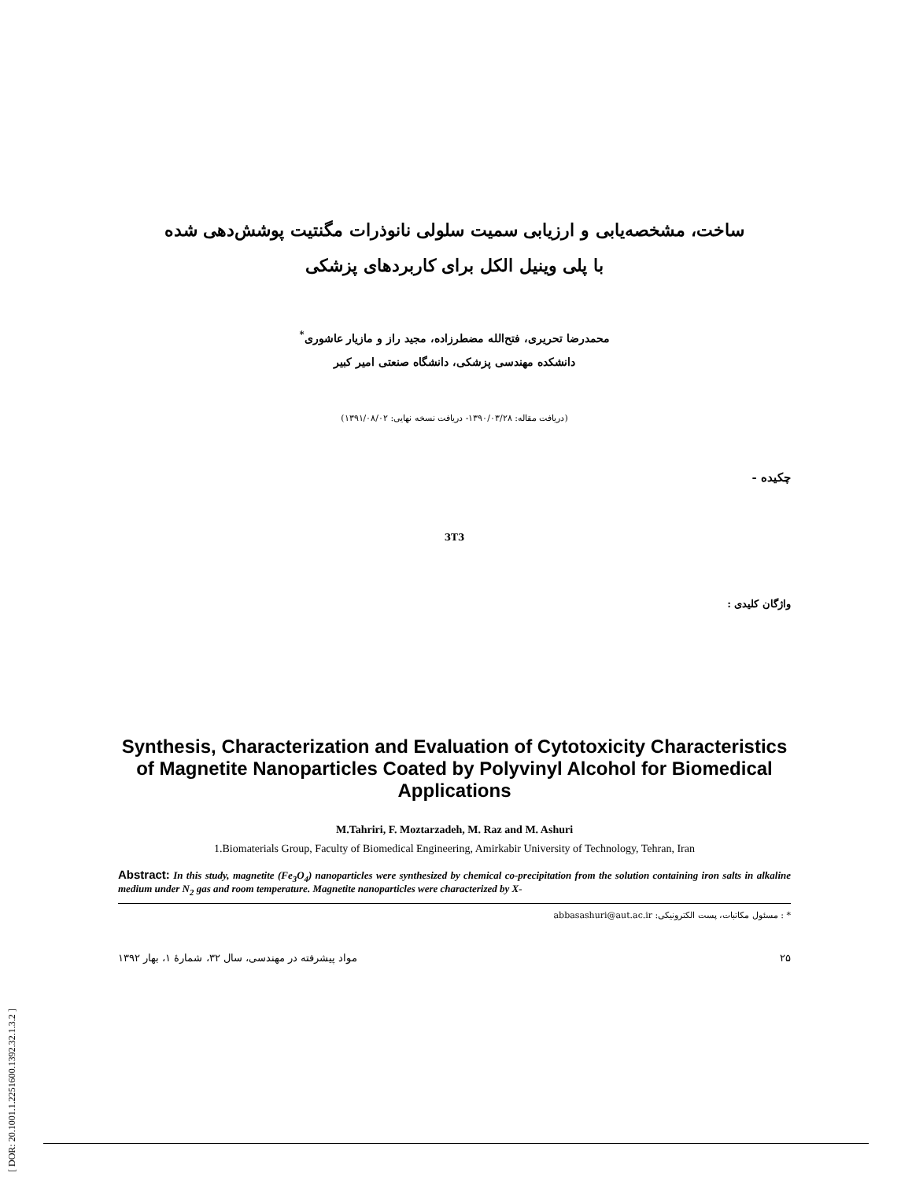[ DOR: 20.1001.1.2251600.1392.32.1.3.2 ]
ساخت، مشخصه‌یابی و ارزیابی سمیت سلولی نانوذرات مگنتیت پوشش‌دهی شده
با پلی وینیل الکل برای کاربردهای پزشکی
محمدرضا تحریری، فتح‌الله مضطرزاده، مجید راز و مازیار عاشوری<sup>*</sup>
دانشکده مهندسی پزشکی، دانشگاه صنعتی امیر کبیر
(دریافت مقاله: ۱۳۹۰/۰۳/۲۸- دریافت نسخه نهایی: ۱۳۹۱/۰۸/۰۲)
چکیده -
3T3
واژگان کلیدی :
Synthesis, Characterization and Evaluation of Cytotoxicity Characteristics of Magnetite Nanoparticles Coated by Polyvinyl Alcohol for Biomedical Applications
M.Tahriri, F. Moztarzadeh, M. Raz and M. Ashuri
1.Biomaterials Group, Faculty of Biomedical Engineering, Amirkabir University of Technology, Tehran, Iran
Abstract: In this study, magnetite (Fe<sub>3</sub>O<sub>4</sub>) nanoparticles were synthesized by chemical co-precipitation from the solution containing iron salts in alkaline medium under N<sub>2</sub> gas and room temperature. Magnetite nanoparticles were characterized by X-
* : مسئول مکاتبات، پست الکترونیکی: abbasashuri@aut.ac.ir
مواد پیشرفته در مهندسی، سال ۳۲، شمارهٔ ۱، بهار ۱۳۹۲ ۲۵